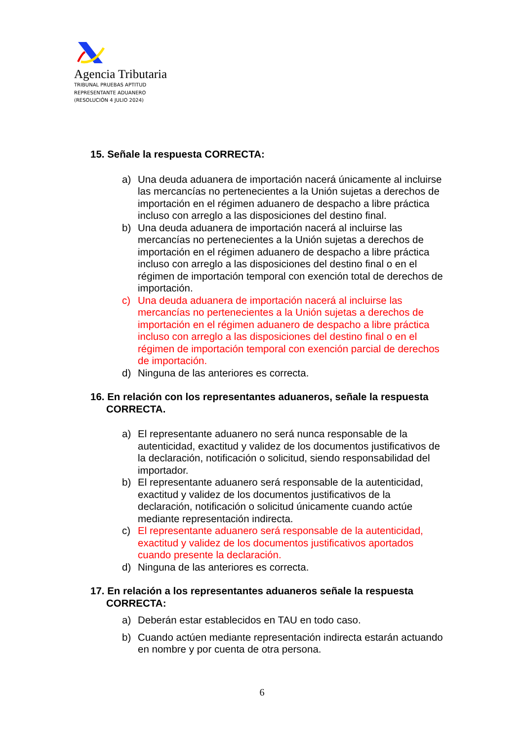Agencia Tributaria
TRIBUNAL PRUEBAS APTITUD
REPRESENTANTE ADUANERO
(RESOLUCIÓN 4 JULIO 2024)
15. Señale la respuesta CORRECTA:
a) Una deuda aduanera de importación nacerá únicamente al incluirse las mercancías no pertenecientes a la Unión sujetas a derechos de importación en el régimen aduanero de despacho a libre práctica incluso con arreglo a las disposiciones del destino final.
b) Una deuda aduanera de importación nacerá al incluirse las mercancías no pertenecientes a la Unión sujetas a derechos de importación en el régimen aduanero de despacho a libre práctica incluso con arreglo a las disposiciones del destino final o en el régimen de importación temporal con exención total de derechos de importación.
c) Una deuda aduanera de importación nacerá al incluirse las mercancías no pertenecientes a la Unión sujetas a derechos de importación en el régimen aduanero de despacho a libre práctica incluso con arreglo a las disposiciones del destino final o en el régimen de importación temporal con exención parcial de derechos de importación.
d) Ninguna de las anteriores es correcta.
16. En relación con los representantes aduaneros, señale la respuesta CORRECTA.
a) El representante aduanero no será nunca responsable de la autenticidad, exactitud y validez de los documentos justificativos de la declaración, notificación o solicitud, siendo responsabilidad del importador.
b) El representante aduanero será responsable de la autenticidad, exactitud y validez de los documentos justificativos de la declaración, notificación o solicitud únicamente cuando actúe mediante representación indirecta.
c) El representante aduanero será responsable de la autenticidad, exactitud y validez de los documentos justificativos aportados cuando presente la declaración.
d) Ninguna de las anteriores es correcta.
17. En relación a los representantes aduaneros señale la respuesta CORRECTA:
a) Deberán estar establecidos en TAU en todo caso.
b) Cuando actúen mediante representación indirecta estarán actuando en nombre y por cuenta de otra persona.
6